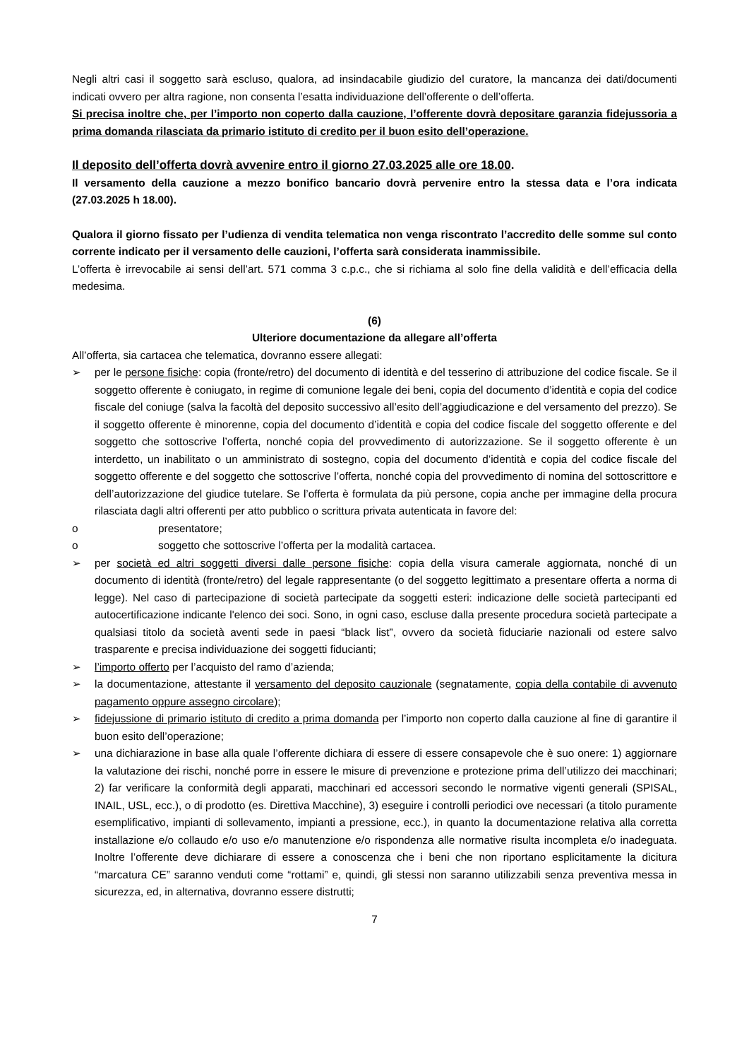Negli altri casi il soggetto sarà escluso, qualora, ad insindacabile giudizio del curatore, la mancanza dei dati/documenti indicati ovvero per altra ragione, non consenta l’esatta individuazione dell’offerente o dell’offerta.
Si precisa inoltre che, per l’importo non coperto dalla cauzione, l’offerente dovrà depositare garanzia fidejussoria a prima domanda rilasciata da primario istituto di credito per il buon esito dell’operazione.
Il deposito dell’offerta dovrà avvenire entro il giorno 27.03.2025 alle ore 18.00.
Il versamento della cauzione a mezzo bonifico bancario dovrà pervenire entro la stessa data e l’ora indicata (27.03.2025 h 18.00).
Qualora il giorno fissato per l’udienza di vendita telematica non venga riscontrato l’accredito delle somme sul conto corrente indicato per il versamento delle cauzioni, l’offerta sarà considerata inammissibile.
L’offerta è irrevocabile ai sensi dell’art. 571 comma 3 c.p.c., che si richiama al solo fine della validità e dell’efficacia della medesima.
(6)
Ulteriore documentazione da allegare all’offerta
All’offerta, sia cartacea che telematica, dovranno essere allegati:
➢ per le persone fisiche: copia (fronte/retro) del documento di identità e del tesserino di attribuzione del codice fiscale. Se il soggetto offerente è coniugato, in regime di comunione legale dei beni, copia del documento d’identità e copia del codice fiscale del coniuge (salva la facoltà del deposito successivo all’esito dell’aggiudicazione e del versamento del prezzo). Se il soggetto offerente è minorenne, copia del documento d’identità e copia del codice fiscale del soggetto offerente e del soggetto che sottoscrive l’offerta, nonché copia del provvedimento di autorizzazione. Se il soggetto offerente è un interdetto, un inabilitato o un amministrato di sostegno, copia del documento d’identità e copia del codice fiscale del soggetto offerente e del soggetto che sottoscrive l’offerta, nonché copia del provvedimento di nomina del sottoscrittore e dell’autorizzazione del giudice tutelare. Se l’offerta è formulata da più persone, copia anche per immagine della procura rilasciata dagli altri offerenti per atto pubblico o scrittura privata autenticata in favore del:
o presentatore;
o soggetto che sottoscrive l’offerta per la modalità cartacea.
➢ per società ed altri soggetti diversi dalle persone fisiche: copia della visura camerale aggiornata, nonché di un documento di identità (fronte/retro) del legale rappresentante (o del soggetto legittimato a presentare offerta a norma di legge). Nel caso di partecipazione di società partecipate da soggetti esteri: indicazione delle società partecipanti ed autocertificazione indicante l'elenco dei soci. Sono, in ogni caso, escluse dalla presente procedura società partecipate a qualsiasi titolo da società aventi sede in paesi “black list”, ovvero da società fiduciarie nazionali od estere salvo trasparente e precisa individuazione dei soggetti fiducianti;
➢ l’importo offerto per l’acquisto del ramo d’azienda;
➢ la documentazione, attestante il versamento del deposito cauzionale (segnatamente, copia della contabile di avvenuto pagamento oppure assegno circolare);
➢ fidejussione di primario istituto di credito a prima domanda per l’importo non coperto dalla cauzione al fine di garantire il buon esito dell’operazione;
➢ una dichiarazione in base alla quale l’offerente dichiara di essere di essere consapevole che è suo onere: 1) aggiornare la valutazione dei rischi, nonché porre in essere le misure di prevenzione e protezione prima dell’utilizzo dei macchinari; 2) far verificare la conformità degli apparati, macchinari ed accessori secondo le normative vigenti generali (SPISAL, INAIL, USL, ecc.), o di prodotto (es. Direttiva Macchine), 3) eseguire i controlli periodici ove necessari (a titolo puramente esemplificativo, impianti di sollevamento, impianti a pressione, ecc.), in quanto la documentazione relativa alla corretta installazione e/o collaudo e/o uso e/o manutenzione e/o rispondenza alle normative risulta incompleta e/o inadeguata. Inoltre l’offerente deve dichiarare di essere a conoscenza che i beni che non riportano esplicitamente la dicitura “marcatura CE” saranno venduti come “rottami” e, quindi, gli stessi non saranno utilizzabili senza preventiva messa in sicurezza, ed, in alternativa, dovranno essere distrutti;
7